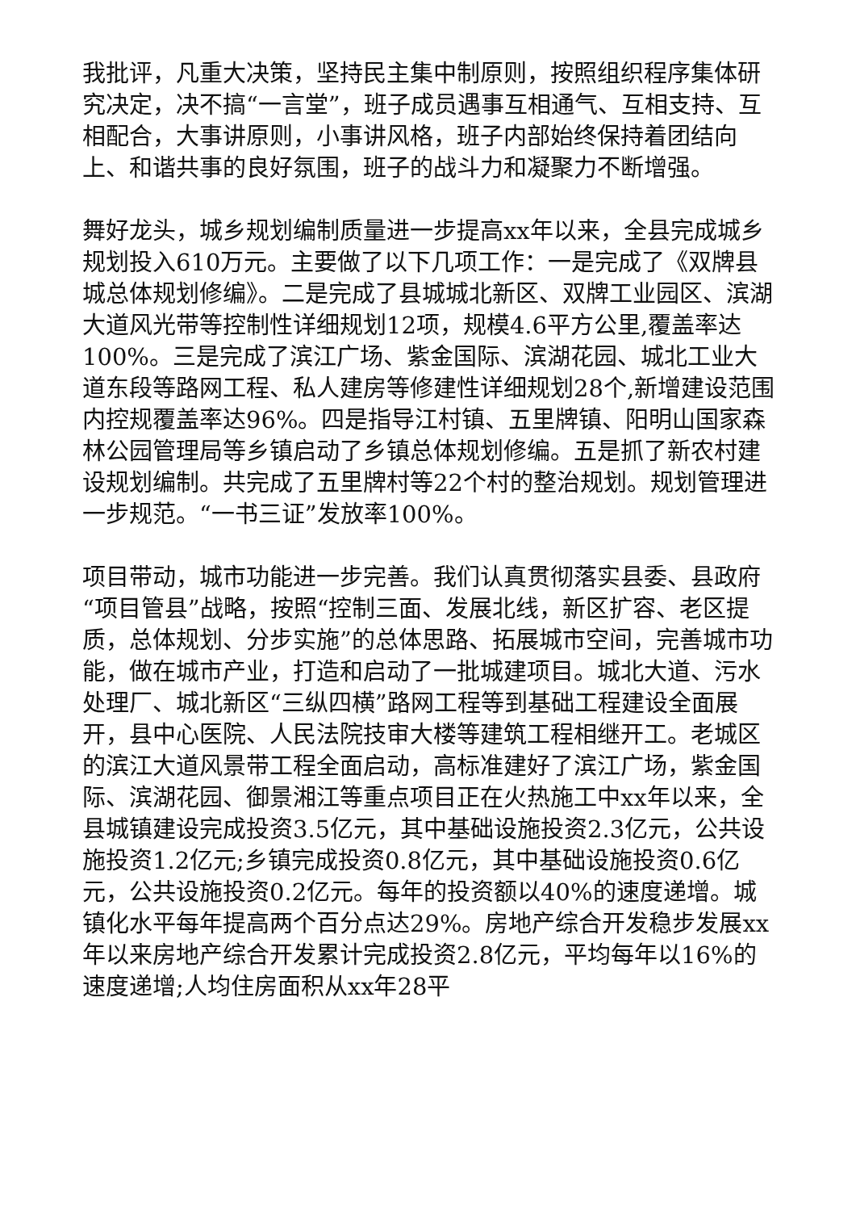我批评，凡重大决策，坚持民主集中制原则，按照组织程序集体研究决定，决不搞“一言堂”，班子成员遇事互相通气、互相支持、互相配合，大事讲原则，小事讲风格，班子内部始终保持着团结向上、和谐共事的良好氛围，班子的战斗力和凝聚力不断增强。
舞好龙头，城乡规划编制质量进一步提高xx年以来，全县完成城乡规划投入610万元。主要做了以下几项工作：一是完成了《双牌县城总体规划修编》。二是完成了县城城北新区、双牌工业园区、滨湖大道风光带等控制性详细规划12项，规模4.6平方公里,覆盖率达100%。三是完成了滨江广场、紫金国际、滨湖花园、城北工业大道东段等路网工程、私人建房等修建性详细规划28个,新增建设范围内控规覆盖率达96%。四是指导江村镇、五里牌镇、阳明山国家森林公园管理局等乡镇启动了乡镇总体规划修编。五是抓了新农村建设规划编制。共完成了五里牌村等22个村的整治规划。规划管理进一步规范。“一书三证”发放率100%。
项目带动，城市功能进一步完善。我们认真贯彻落实县委、县政府“项目管县”战略，按照“控制三面、发展北线，新区扩容、老区提质，总体规划、分步实施”的总体思路、拓展城市空间，完善城市功能，做在城市产业，打造和启动了一批城建项目。城北大道、污水处理厂、城北新区“三纵四横”路网工程等到基础工程建设全面展开，县中心医院、人民法院技审大楼等建筑工程相继开工。老城区的滨江大道风景带工程全面启动，高标准建好了滨江广场，紫金国际、滨湖花园、御景湘江等重点项目正在火热施工中xx年以来，全县城镇建设完成投资3.5亿元，其中基础设施投资2.3亿元，公共设施投资1.2亿元;乡镇完成投资0.8亿元，其中基础设施投资0.6亿元，公共设施投资0.2亿元。每年的投资额以40%的速度递增。城镇化水平每年提高两个百分点达29%。房地产综合开发稳步发展xx年以来房地产综合开发累计完成投资2.8亿元，平均每年以16%的速度递增;人均住房面积从xx年28平